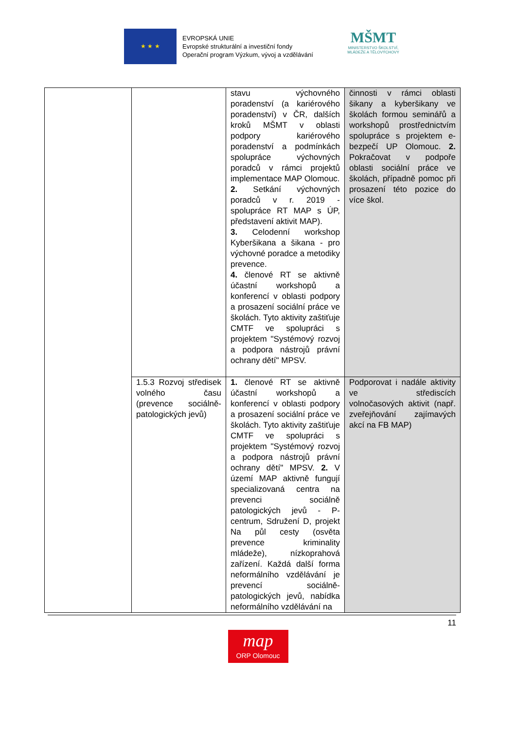★ ★ ★
EVROPSKÁ UNIE
Evropské strukturální a investiční fondy
Operační program Výzkum, vývoj a vzdělávání
MŠMT
MINISTERSTVO ŠKOLSTVÍ,
MLÁDEŽE A TĚLOVÝCHOVY
| | | stavu výchovného poradenství (a kariérového poradenství) v ČR, dalších kroků MŠMT v oblasti podpory kariérového poradenství a podmínkách spolupráce výchovných poradců v rámci projektů implementace MAP Olomouc. 2. Setkání výchovných poradců v r. 2019 - spolupráce RT MAP s ÚP, představení aktivit MAP). 3. Celodenní workshop Kyberšikana a šikana - pro výchovné poradce a metodiky prevence. 4. členové RT se aktivně účastní workshopů a konferencí v oblasti podpory a prosazení sociální práce ve školách. Tyto aktivity zaštiťuje CMTF ve spolupráci s projektem "Systémový rozvoj a podpora nástrojů právní ochrany dětí" MPSV. | činnosti v rámci oblasti šikany a kyberšikany ve školách formou seminářů a workshopů prostřednictvím spolupráce s projektem e-bezpečí UP Olomouc. 2. Pokračovat v podpoře oblasti sociální práce ve školách, případně pomoc při prosazení této pozice do více škol. |
| | 1.5.3 Rozvoj středisek volného času (prevence sociálně-patologických jevů) | 1. členové RT se aktivně účastní workshopů a konferencí v oblasti podpory a prosazení sociální práce ve školách. Tyto aktivity zaštiťuje CMTF ve spolupráci s projektem "Systémový rozvoj a podpora nástrojů právní ochrany dětí" MPSV. 2. V území MAP aktivně fungují specializovaná centra na prevenci sociálně patologických jevů - P-centrum, Sdružení D, projekt Na půl cesty (osvěta prevence kriminality mládeže), nízkoprahová zařízení. Každá další forma neformálního vzdělávání je prevencí sociálně-patologických jevů, nabídka neformálního vzdělávání na | Podporovat i nadále aktivity ve střediscích volnočasových aktivit (např. zveřejňování zajímavých akcí na FB MAP) |
11
map
ORP Olomouc